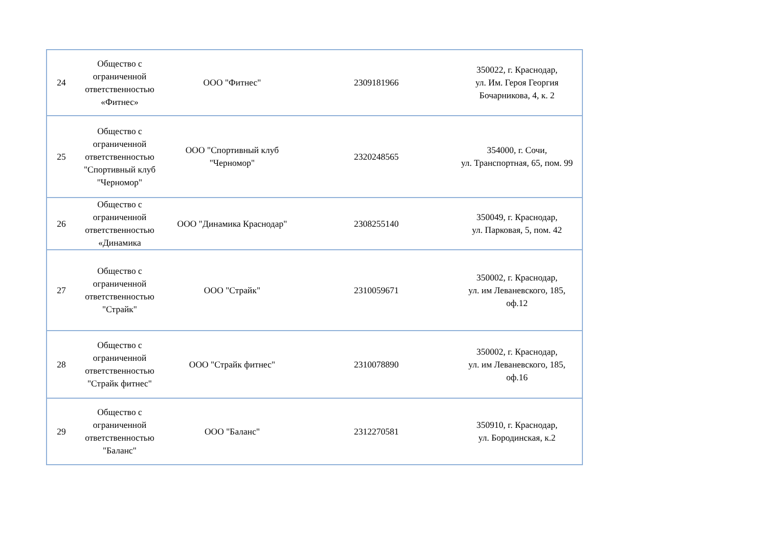| 24 | Общество с ограниченной ответственностью «Фитнес» | ООО "Фитнес" | 2309181966 | 350022, г. Краснодар, ул. Им. Героя Георгия Бочарникова, 4, к. 2 |
| 25 | Общество с ограниченной ответственностью "Спортивный клуб "Черномор" | ООО "Спортивный клуб "Черномор" | 2320248565 | 354000, г. Сочи, ул. Транспортная, 65, пом. 99 |
| 26 | Общество с ограниченной ответственностью «Динамика | ООО "Динамика Краснодар" | 2308255140 | 350049, г. Краснодар, ул. Парковая, 5, пом. 42 |
| 27 | Общество с ограниченной ответственностью "Страйк" | ООО "Страйк" | 2310059671 | 350002, г. Краснодар, ул. им Леваневского, 185, оф.12 |
| 28 | Общество с ограниченной ответственностью "Страйк фитнес" | ООО "Страйк фитнес" | 2310078890 | 350002, г. Краснодар, ул. им Леваневского, 185, оф.16 |
| 29 | Общество с ограниченной ответственностью "Баланс" | ООО "Баланс" | 2312270581 | 350910, г. Краснодар, ул. Бородинская, к.2 |